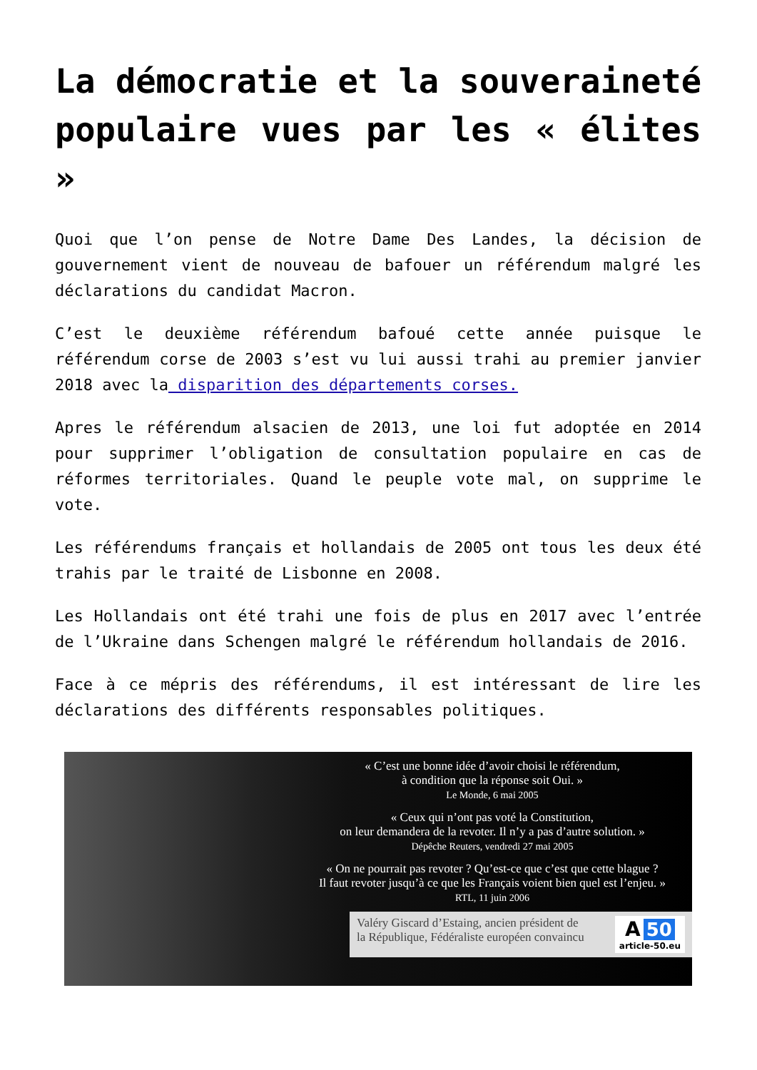La démocratie et la souveraineté populaire vues par les « élites »
Quoi que l’on pense de Notre Dame Des Landes, la décision de gouvernement vient de nouveau de bafouer un référendum malgré les déclarations du candidat Macron.
C’est le deuxième référendum bafoué cette année puisque le référendum corse de 2003 s’est vu lui aussi trahi au premier janvier 2018 avec la disparition des départements corses.
Apres le référendum alsacien de 2013, une loi fut adoptée en 2014 pour supprimer l’obligation de consultation populaire en cas de réformes territoriales. Quand le peuple vote mal, on supprime le vote.
Les référendums français et hollandais de 2005 ont tous les deux été trahis par le traité de Lisbonne en 2008.
Les Hollandais ont été trahi une fois de plus en 2017 avec l’entrée de l’Ukraine dans Schengen malgré le référendum hollandais de 2016.
Face à ce mépris des référendums, il est intéressant de lire les déclarations des différents responsables politiques.
« C’est une bonne idée d’avoir choisi le référendum,
à condition que la réponse soit Oui. »
Le Monde, 6 mai 2005
« Ceux qui n’ont pas voté la Constitution,
on leur demandera de la revoter. Il n’y a pas d’autre solution. »
Dépêche Reuters, vendredi 27 mai 2005
« On ne pourrait pas revoter ? Qu’est-ce que c’est que cette blague ?
Il faut revoter jusqu’à ce que les Français voient bien quel est l’enjeu. »
RTL, 11 juin 2006
Valéry Giscard d’Estaing, ancien président de
la République, Fédéraliste européen convaincu
A 50
article-50.eu